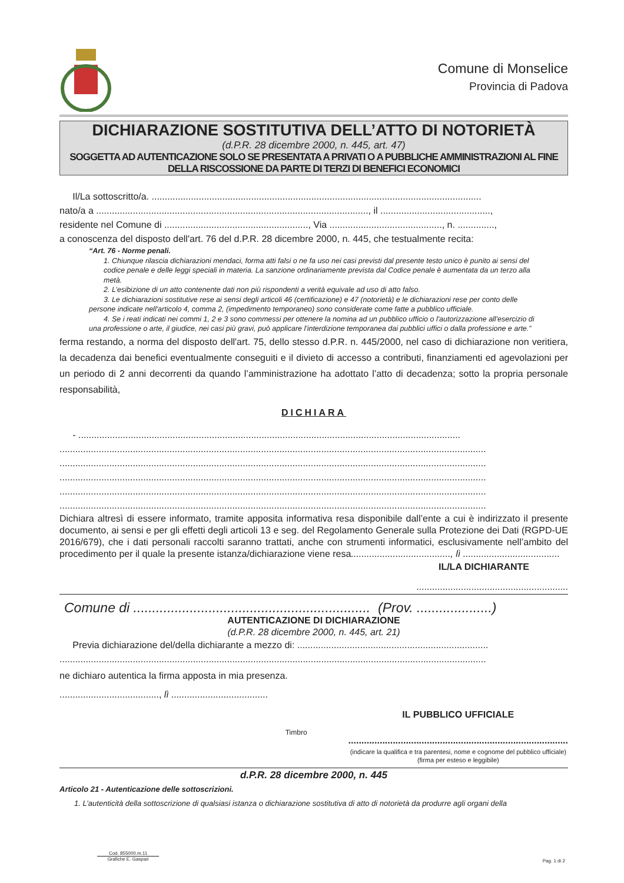Comune di Monselice
Provincia di Padova
DICHIARAZIONE SOSTITUTIVA DELL’ATTO DI NOTORIETÀ
(d.P.R. 28 dicembre 2000, n. 445, art. 47)
SOGGETTA AD AUTENTICAZIONE SOLO SE PRESENTATA A PRIVATI O A PUBBLICHE AMMINISTRAZIONI AL FINE DELLA RISCOSSIONE DA PARTE DI TERZI DI BENEFICI ECONOMICI
Il/La sottoscritto/a. ..............................................................................................................................
nato/a a ........................................................................................................, il ..........................................,
residente nel Comune di ......................................................., Via ..........................................., n. ..............,
a conoscenza del disposto dell'art. 76 del d.P.R. 28 dicembre 2000, n. 445, che testualmente recita:
“Art. 76 - Norme penali.
1. Chiunque rilascia dichiarazioni mendaci, forma atti falsi o ne fa uso nei casi previsti dal presente testo unico è punito ai sensi del codice penale e delle leggi speciali in materia. La sanzione ordinariamente prevista dal Codice penale è aumentata da un terzo alla metà.
2. L’esibizione di un atto contenente dati non più rispondenti a verità equivale ad uso di atto falso.
3. Le dichiarazioni sostitutive rese ai sensi degli articoli 46 (certificazione) e 47 (notorietà) e le dichiarazioni rese per conto delle persone indicate nell'articolo 4, comma 2, (impedimento temporaneo) sono considerate come fatte a pubblico ufficiale.
4. Se i reati indicati nei commi 1, 2 e 3 sono commessi per ottenere la nomina ad un pubblico ufficio o l'autorizzazione all'esercizio di una professione o arte, il giudice, nei casi più gravi, può applicare l'interdizione temporanea dai pubblici uffici o dalla professione e arte.”
ferma restando, a norma del disposto dell'art. 75, dello stesso d.P.R. n. 445/2000, nel caso di dichiarazione non veritiera, la decadenza dai benefici eventualmente conseguiti e il divieto di accesso a contributi, finanziamenti ed agevolazioni per un periodo di 2 anni decorrenti da quando l’amministrazione ha adottato l’atto di decadenza; sotto la propria personale responsabilità,
DICHIARA
- ..................................................................................................................................................
...................................................................................................................................................................
...................................................................................................................................................................
...................................................................................................................................................................
...................................................................................................................................................................
...................................................................................................................................................................
Dichiara altresì di essere informato, tramite apposita informativa resa disponibile dall’ente a cui è indirizzato il presente documento, ai sensi e per gli effetti degli articoli 13 e seg. del Regolamento Generale sulla Protezione dei Dati (RGPD-UE 2016/679), che i dati personali raccolti saranno trattati, anche con strumenti informatici, esclusivamente nell’ambito del procedimento per il quale la presente istanza/dichiarazione viene resa......................................, lì .....................................
IL/LA DICHIARANTE
..........................................................
Comune di ............................................................... (Prov. ....................)
AUTENTICAZIONE DI DICHIARAZIONE
(d.P.R. 28 dicembre 2000, n. 445, art. 21)
Previa dichiarazione del/della dichiarante a mezzo di: .........................................................................
...................................................................................................................................................................
ne dichiaro autentica la firma apposta in mia presenza.
......................................, lì .....................................
Timbro
IL PUBBLICO UFFICIALE
....................................................................................
(indicare la qualifica e tra parentesi, nome e cognome del pubblico ufficiale)
(firma per esteso e leggibile)
d.P.R. 28 dicembre 2000, n. 445
Articolo 21 - Autenticazione delle sottoscrizioni.
1. L’autenticità della sottoscrizione di qualsiasi istanza o dichiarazione sostitutiva di atto di notorietà da produrre agli organi della
Cod. 855000.m.11
Grafiche E. Gaspari
Pag. 1 di 2